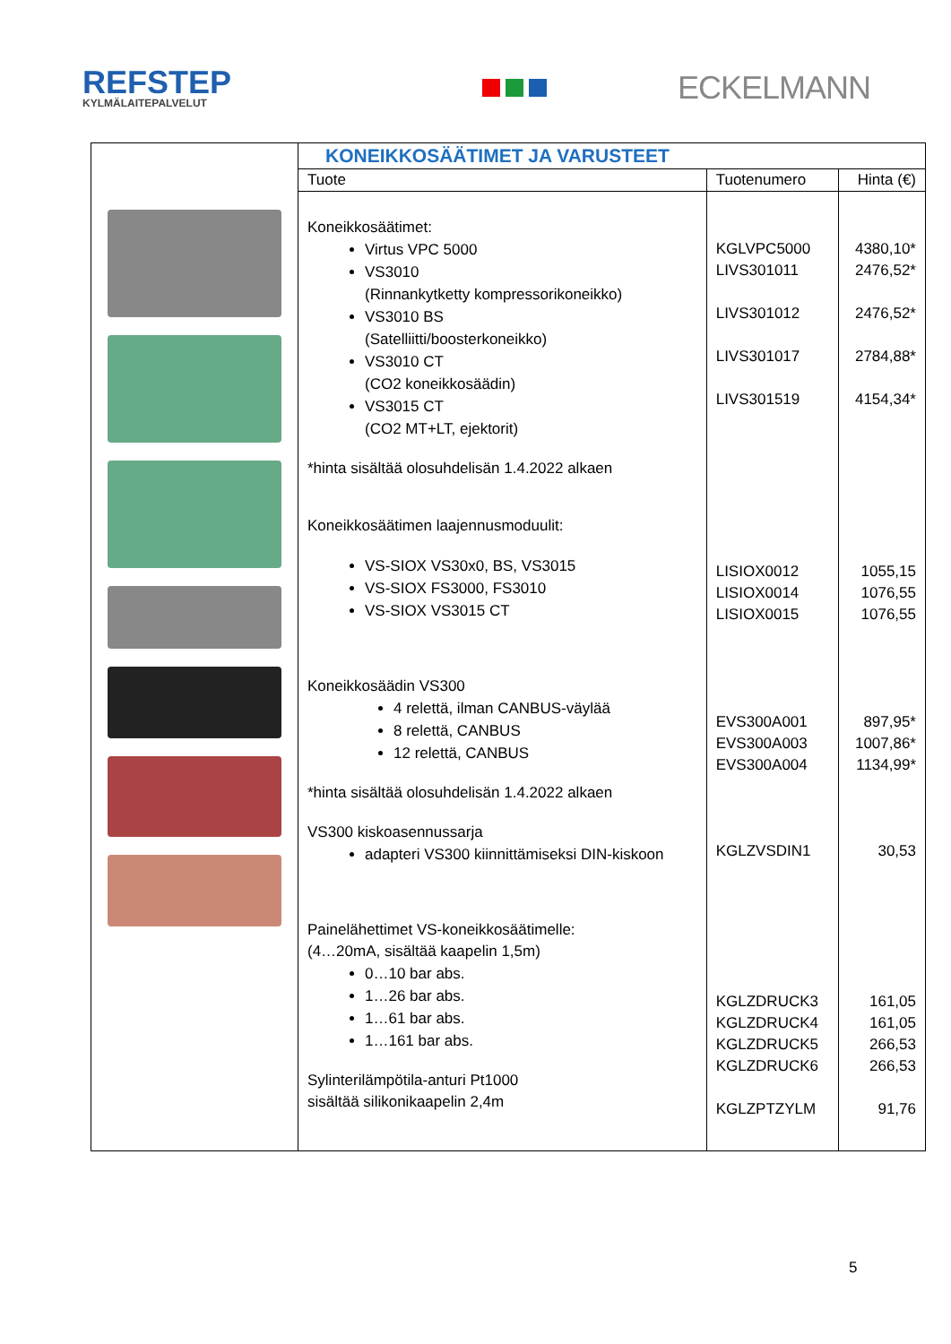REFSTEP
KYLMÄLAITEPALVELUT
ECKELMANN
| | KONEIKKOSÄÄTIMET JA VARUSTEET | | |
| | Tuote | Tuotenumero | Hinta (€) |
| | Koneikkosäätimet: Virtus VPC 5000 VS3010 (Rinnankytketty kompressorikoneikko) VS3010 BS (Satelliitti/boosterkoneikko) VS3010 CT (CO2 koneikkosäädin) VS3015 CT (CO2 MT+LT, ejektorit) *hinta sisältää olosuhdelisän 1.4.2022 alkaen Koneikkosäätimen laajennusmoduulit: VS-SIOX VS30x0, BS, VS3015 VS-SIOX FS3000, FS3010 VS-SIOX VS3015 CT Koneikkosäädin VS300 4 relettä, ilman CANBUS-väylää 8 relettä, CANBUS 12 relettä, CANBUS *hinta sisältää olosuhdelisän 1.4.2022 alkaen VS300 kiskoasennussarja adapteri VS300 kiinnittämiseksi DIN-kiskoon Painelähettimet VS-koneikkosäätimelle: (4…20mA, sisältää kaapelin 1,5m) 0…10 bar abs. 1…26 bar abs. 1…61 bar abs. 1…161 bar abs. Sylinterilämpötila-anturi Pt1000 sisältää silikonikaapelin 2,4m | KGLVPC5000 LIVS301011 LIVS301012 LIVS301017 LIVS301519 LISIOX0012 LISIOX0014 LISIOX0015 EVS300A001 EVS300A003 EVS300A004 KGLZVSDIN1 KGLZDRUCK3 KGLZDRUCK4 KGLZDRUCK5 KGLZDRUCK6 KGLZPTZYLM | 4380,10* 2476,52* 2476,52* 2784,88* 4154,34* 1055,15 1076,55 1076,55 897,95* 1007,86* 1134,99* 30,53 161,05 161,05 266,53 266,53 91,76 |
5